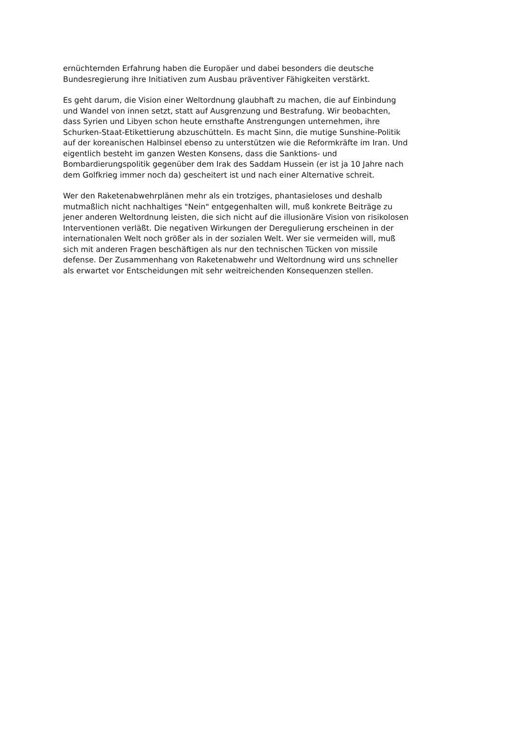ernüchternden Erfahrung haben die Europäer und dabei besonders die deutsche
Bundesregierung ihre Initiativen zum Ausbau präventiver Fähigkeiten verstärkt.
Es geht darum, die Vision einer Weltordnung glaubhaft zu machen, die auf Einbindung
und Wandel von innen setzt, statt auf Ausgrenzung und Bestrafung. Wir beobachten,
dass Syrien und Libyen schon heute ernsthafte Anstrengungen unternehmen, ihre
Schurken-Staat-Etikettierung abzuschütteln. Es macht Sinn, die mutige Sunshine-Politik
auf der koreanischen Halbinsel ebenso zu unterstützen wie die Reformkräfte im Iran. Und
eigentlich besteht im ganzen Westen Konsens, dass die Sanktions- und
Bombardierungspolitik gegenüber dem Irak des Saddam Hussein (er ist ja 10 Jahre nach
dem Golfkrieg immer noch da) gescheitert ist und nach einer Alternative schreit.
Wer den Raketenabwehrplänen mehr als ein trotziges, phantasieloses und deshalb
mutmaßlich nicht nachhaltiges "Nein" entgegenhalten will, muß konkrete Beiträge zu
jener anderen Weltordnung leisten, die sich nicht auf die illusionäre Vision von risikolosen
Interventionen verläßt. Die negativen Wirkungen der Deregulierung erscheinen in der
internationalen Welt noch größer als in der sozialen Welt. Wer sie vermeiden will, muß
sich mit anderen Fragen beschäftigen als nur den technischen Tücken von missile
defense. Der Zusammenhang von Raketenabwehr und Weltordnung wird uns schneller
als erwartet vor Entscheidungen mit sehr weitreichenden Konsequenzen stellen.